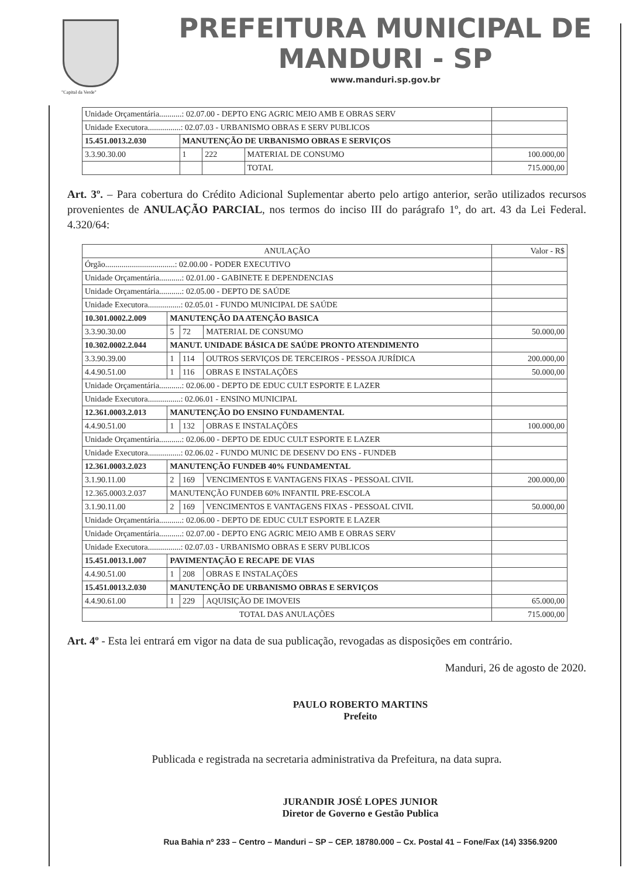"Capital da Verde"
PREFEITURA MUNICIPAL DE
MANDURI - SP
www.manduri.sp.gov.br
| Unidade Orçamentária...........: 02.07.00 - DEPTO ENG AGRIC MEIO AMB E OBRAS SERV | | | | |
| Unidade Executora................: 02.07.03 - URBANISMO OBRAS E SERV PUBLICOS | | | | |
| 15.451.0013.2.030 | MANUTENÇÃO DE URBANISMO OBRAS E SERVIÇOS | | | |
| 3.3.90.30.00 | 1 | 222 | MATERIAL DE CONSUMO | 100.000,00 |
| | | | TOTAL | 715.000,00 |
Art. 3º. – Para cobertura do Crédito Adicional Suplementar aberto pelo artigo anterior, serão utilizados recursos provenientes de ANULAÇÃO PARCIAL, nos termos do inciso III do parágrafo 1º, do art. 43 da Lei Federal. 4.320/64:
| ANULAÇÃO | | | | Valor - R$ |
| --- | --- | --- | --- | --- |
| Órgão..................................: 02.00.00 - PODER EXECUTIVO | | | | |
| Unidade Orçamentária...........: 02.01.00 - GABINETE E DEPENDENCIAS | | | | |
| Unidade Orçamentária...........: 02.05.00 - DEPTO DE SAÚDE | | | | |
| Unidade Executora................: 02.05.01 - FUNDO MUNICIPAL DE SAÚDE | | | | |
| 10.301.0002.2.009 | MANUTENÇÃO DA ATENÇÃO BASICA | | | |
| 3.3.90.30.00 | 5 | 72 | MATERIAL DE CONSUMO | 50.000,00 |
| 10.302.0002.2.044 | MANUT. UNIDADE BÁSICA DE SAÚDE PRONTO ATENDIMENTO | | | |
| 3.3.90.39.00 | 1 | 114 | OUTROS SERVIÇOS DE TERCEIROS - PESSOA JURÍDICA | 200.000,00 |
| 4.4.90.51.00 | 1 | 116 | OBRAS E INSTALAÇÕES | 50.000,00 |
| Unidade Orçamentária...........: 02.06.00 - DEPTO DE EDUC CULT ESPORTE E LAZER | | | | |
| Unidade Executora................: 02.06.01 - ENSINO MUNICIPAL | | | | |
| 12.361.0003.2.013 | MANUTENÇÃO DO ENSINO FUNDAMENTAL | | | |
| 4.4.90.51.00 | 1 | 132 | OBRAS E INSTALAÇÕES | 100.000,00 |
| Unidade Orçamentária...........: 02.06.00 - DEPTO DE EDUC CULT ESPORTE E LAZER | | | | |
| Unidade Executora................: 02.06.02 - FUNDO MUNIC DE DESENV DO ENS - FUNDEB | | | | |
| 12.361.0003.2.023 | MANUTENÇÃO FUNDEB 40% FUNDAMENTAL | | | |
| 3.1.90.11.00 | 2 | 169 | VENCIMENTOS E VANTAGENS FIXAS - PESSOAL CIVIL | 200.000,00 |
| 12.365.0003.2.037 | MANUTENÇÃO FUNDEB 60% INFANTIL PRE-ESCOLA | | | |
| 3.1.90.11.00 | 2 | 169 | VENCIMENTOS E VANTAGENS FIXAS - PESSOAL CIVIL | 50.000,00 |
| Unidade Orçamentária...........: 02.06.00 - DEPTO DE EDUC CULT ESPORTE E LAZER | | | | |
| Unidade Orçamentária...........: 02.07.00 - DEPTO ENG AGRIC MEIO AMB E OBRAS SERV | | | | |
| Unidade Executora................: 02.07.03 - URBANISMO OBRAS E SERV PUBLICOS | | | | |
| 15.451.0013.1.007 | PAVIMENTAÇÃO E RECAPE DE VIAS | | | |
| 4.4.90.51.00 | 1 | 208 | OBRAS E INSTALAÇÕES | |
| 15.451.0013.2.030 | MANUTENÇÃO DE URBANISMO OBRAS E SERVIÇOS | | | |
| 4.4.90.61.00 | 1 | 229 | AQUISIÇÃO DE IMOVEIS | 65.000,00 |
| TOTAL DAS ANULAÇÕES | | | | 715.000,00 |
Art. 4º - Esta lei entrará em vigor na data de sua publicação, revogadas as disposições em contrário.
Manduri, 26 de agosto de 2020.
PAULO ROBERTO MARTINS
Prefeito
Publicada e registrada na secretaria administrativa da Prefeitura, na data supra.
JURANDIR JOSÉ LOPES JUNIOR
Diretor de Governo e Gestão Publica
Rua Bahia nº 233 – Centro – Manduri – SP – CEP. 18780.000 – Cx. Postal 41 – Fone/Fax (14) 3356.9200